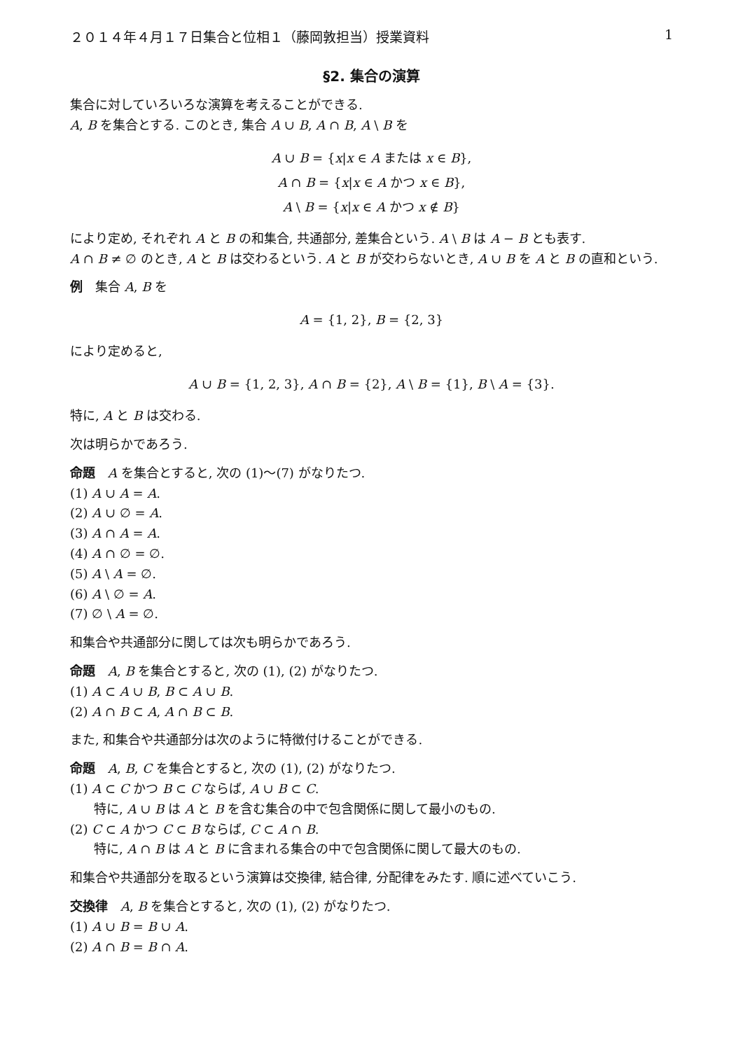２０１４年４月１７日集合と位相１（藤岡敦担当）授業資料 1
§2. 集合の演算
集合に対していろいろな演算を考えることができる.
A, B を集合とする. このとき, 集合 A ∪ B, A ∩ B, A \ B を
A ∪ B = {x|x ∈ A または x ∈ B},
A ∩ B = {x|x ∈ A かつ x ∈ B},
A \ B = {x|x ∈ A かつ x ∉ B}
により定め, それぞれ A と B の和集合, 共通部分, 差集合という. A \ B は A − B とも表す.
A ∩ B ≠ ∅ のとき, A と B は交わるという. A と B が交わらないとき, A ∪ B を A と B の直和という.
例　集合 A, B を
A = {1, 2}, B = {2, 3}
により定めると,
A ∪ B = {1, 2, 3}, A ∩ B = {2}, A \ B = {1}, B \ A = {3}.
特に, A と B は交わる.
次は明らかであろう.
命題　A を集合とすると, 次の (1)〜(7) がなりたつ.
(1) A ∪ A = A.
(2) A ∪ ∅ = A.
(3) A ∩ A = A.
(4) A ∩ ∅ = ∅.
(5) A \ A = ∅.
(6) A \ ∅ = A.
(7) ∅ \ A = ∅.
和集合や共通部分に関しては次も明らかであろう.
命題　A, B を集合とすると, 次の (1), (2) がなりたつ.
(1) A ⊂ A ∪ B, B ⊂ A ∪ B.
(2) A ∩ B ⊂ A, A ∩ B ⊂ B.
また, 和集合や共通部分は次のように特徴付けることができる.
命題　A, B, C を集合とすると, 次の (1), (2) がなりたつ.
(1) A ⊂ C かつ B ⊂ C ならば, A ∪ B ⊂ C.
特に, A ∪ B は A と B を含む集合の中で包含関係に関して最小のもの.
(2) C ⊂ A かつ C ⊂ B ならば, C ⊂ A ∩ B.
特に, A ∩ B は A と B に含まれる集合の中で包含関係に関して最大のもの.
和集合や共通部分を取るという演算は交換律, 結合律, 分配律をみたす. 順に述べていこう.
交換律　A, B を集合とすると, 次の (1), (2) がなりたつ.
(1) A ∪ B = B ∪ A.
(2) A ∩ B = B ∩ A.